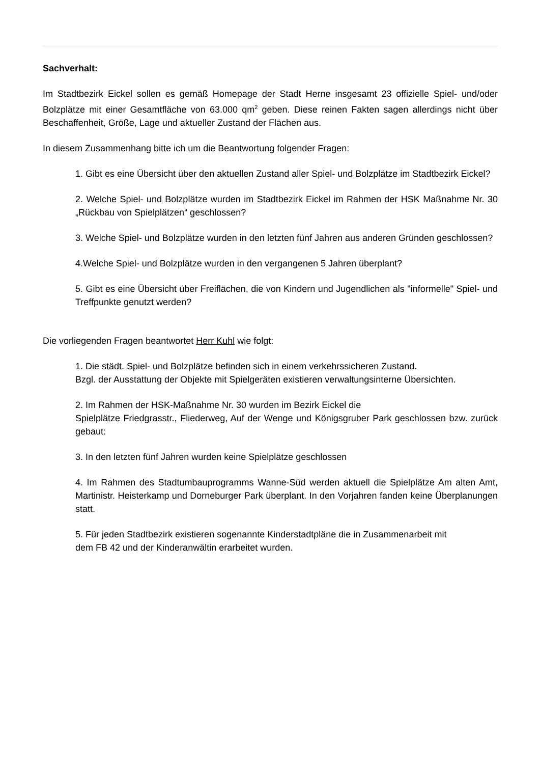Sachverhalt:
Im Stadtbezirk Eickel sollen es gemäß Homepage der Stadt Herne insgesamt 23 offizielle Spiel- und/oder Bolzplätze mit einer Gesamtfläche von 63.000 qm<sup>2</sup> geben. Diese reinen Fakten sagen allerdings nicht über Beschaffenheit, Größe, Lage und aktueller Zustand der Flächen aus.
In diesem Zusammenhang bitte ich um die Beantwortung folgender Fragen:
1. Gibt es eine Übersicht über den aktuellen Zustand aller Spiel- und Bolzplätze im Stadtbezirk Eickel?
2. Welche Spiel- und Bolzplätze wurden im Stadtbezirk Eickel im Rahmen der HSK Maßnahme Nr. 30 „Rückbau von Spielplätzen“ geschlossen?
3. Welche Spiel- und Bolzplätze wurden in den letzten fünf Jahren aus anderen Gründen geschlossen?
4.Welche Spiel- und Bolzplätze wurden in den vergangenen 5 Jahren überplant?
5. Gibt es eine Übersicht über Freiflächen, die von Kindern und Jugendlichen als "informelle" Spiel- und Treffpunkte genutzt werden?
Die vorliegenden Fragen beantwortet Herr Kuhl wie folgt:
1. Die städt. Spiel- und Bolzplätze befinden sich in einem verkehrssicheren Zustand.
Bzgl. der Ausstattung der Objekte mit Spielgeräten existieren verwaltungsinterne Übersichten.
2. Im Rahmen der HSK-Maßnahme Nr. 30 wurden im Bezirk Eickel die
Spielplätze Friedgrasstr., Fliederweg, Auf der Wenge und Königsgruber Park geschlossen bzw. zurück gebaut:
3. In den letzten fünf Jahren wurden keine Spielplätze geschlossen
4. Im Rahmen des Stadtumbauprogramms Wanne-Süd werden aktuell die Spielplätze Am alten Amt, Martinistr. Heisterkamp und Dorneburger Park überplant. In den Vorjahren fanden keine Überplanungen statt.
5. Für jeden Stadtbezirk existieren sogenannte Kinderstadtpläne die in Zusammenarbeit mit
dem FB 42 und der Kinderanwältin erarbeitet wurden.